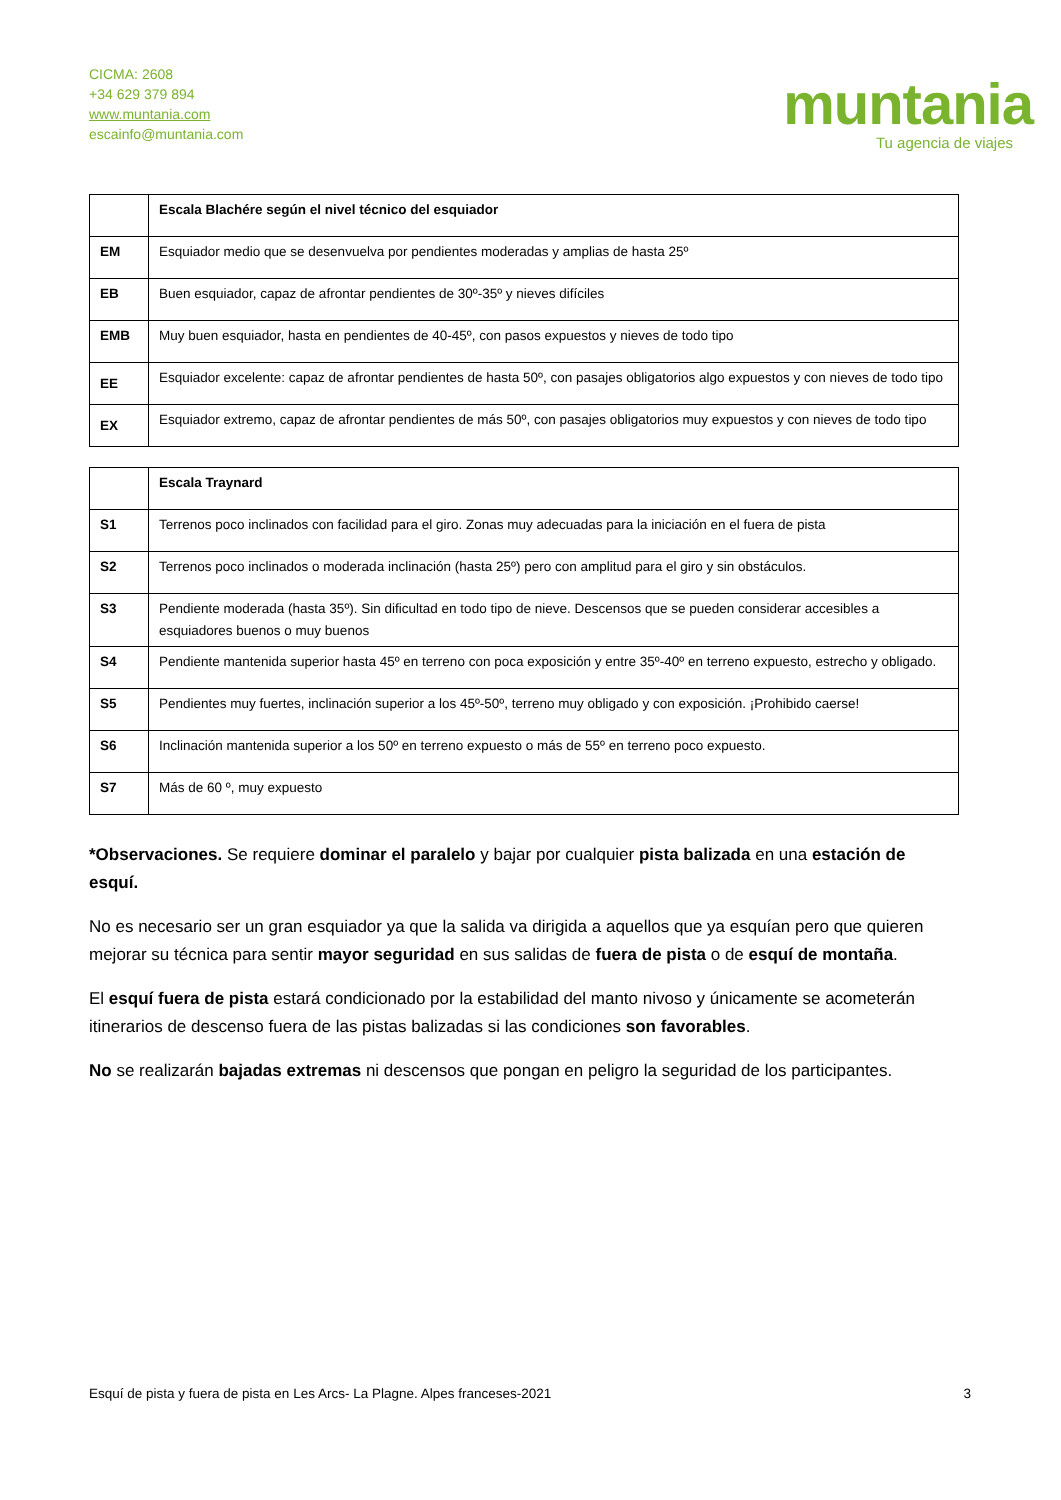CICMA: 2608
+34 629 379 894
www.muntania.com
escainfo@muntania.com
muntania
Tu agencia de viajes
| | Escala Blachére según el nivel técnico del esquiador |
| EM | Esquiador medio que se desenvuelva por pendientes moderadas y amplias de hasta 25º |
| EB | Buen esquiador, capaz de afrontar pendientes de 30º-35º y nieves difíciles |
| EMB | Muy buen esquiador, hasta en pendientes de 40-45º, con pasos expuestos y nieves de todo tipo |
| EE | Esquiador excelente: capaz de afrontar pendientes de hasta 50º, con pasajes obligatorios algo expuestos y con nieves de todo tipo |
| EX | Esquiador extremo, capaz de afrontar pendientes de más 50º, con pasajes obligatorios muy expuestos y con nieves de todo tipo |
| | Escala Traynard |
| S1 | Terrenos poco inclinados con facilidad para el giro. Zonas muy adecuadas para la iniciación en el fuera de pista |
| S2 | Terrenos poco inclinados o moderada inclinación (hasta 25º) pero con amplitud para el giro y sin obstáculos. |
| S3 | Pendiente moderada (hasta 35º). Sin dificultad en todo tipo de nieve. Descensos que se pueden considerar accesibles a esquiadores buenos o muy buenos |
| S4 | Pendiente mantenida superior hasta 45º en terreno con poca exposición y entre 35º-40º en terreno expuesto, estrecho y obligado. |
| S5 | Pendientes muy fuertes, inclinación superior a los 45º-50º, terreno muy obligado y con exposición. ¡Prohibido caerse! |
| S6 | Inclinación mantenida superior a los 50º en terreno expuesto o más de 55º en terreno poco expuesto. |
| S7 | Más de 60 º, muy expuesto |
*Observaciones. Se requiere dominar el paralelo y bajar por cualquier pista balizada en una estación de esquí.
No es necesario ser un gran esquiador ya que la salida va dirigida a aquellos que ya esquían pero que quieren mejorar su técnica para sentir mayor seguridad en sus salidas de fuera de pista o de esquí de montaña.
El esquí fuera de pista estará condicionado por la estabilidad del manto nivoso y únicamente se acometerán itinerarios de descenso fuera de las pistas balizadas si las condiciones son favorables.
No se realizarán bajadas extremas ni descensos que pongan en peligro la seguridad de los participantes.
Esquí de pista y fuera de pista en Les Arcs- La Plagne. Alpes franceses-2021 3